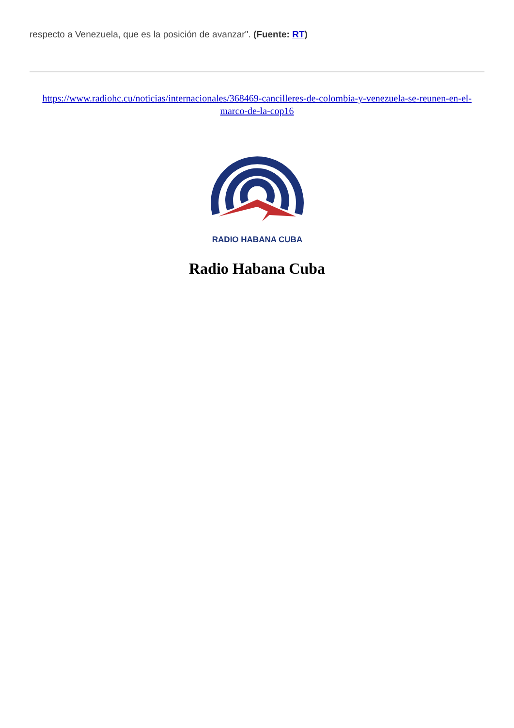respecto a Venezuela, que es la posición de avanzar". (Fuente: RT)
https://www.radiohc.cu/noticias/internacionales/368469-cancilleres-de-colombia-y-venezuela-se-reunen-en-el-marco-de-la-cop16
RADIO HABANA CUBA
Radio Habana Cuba